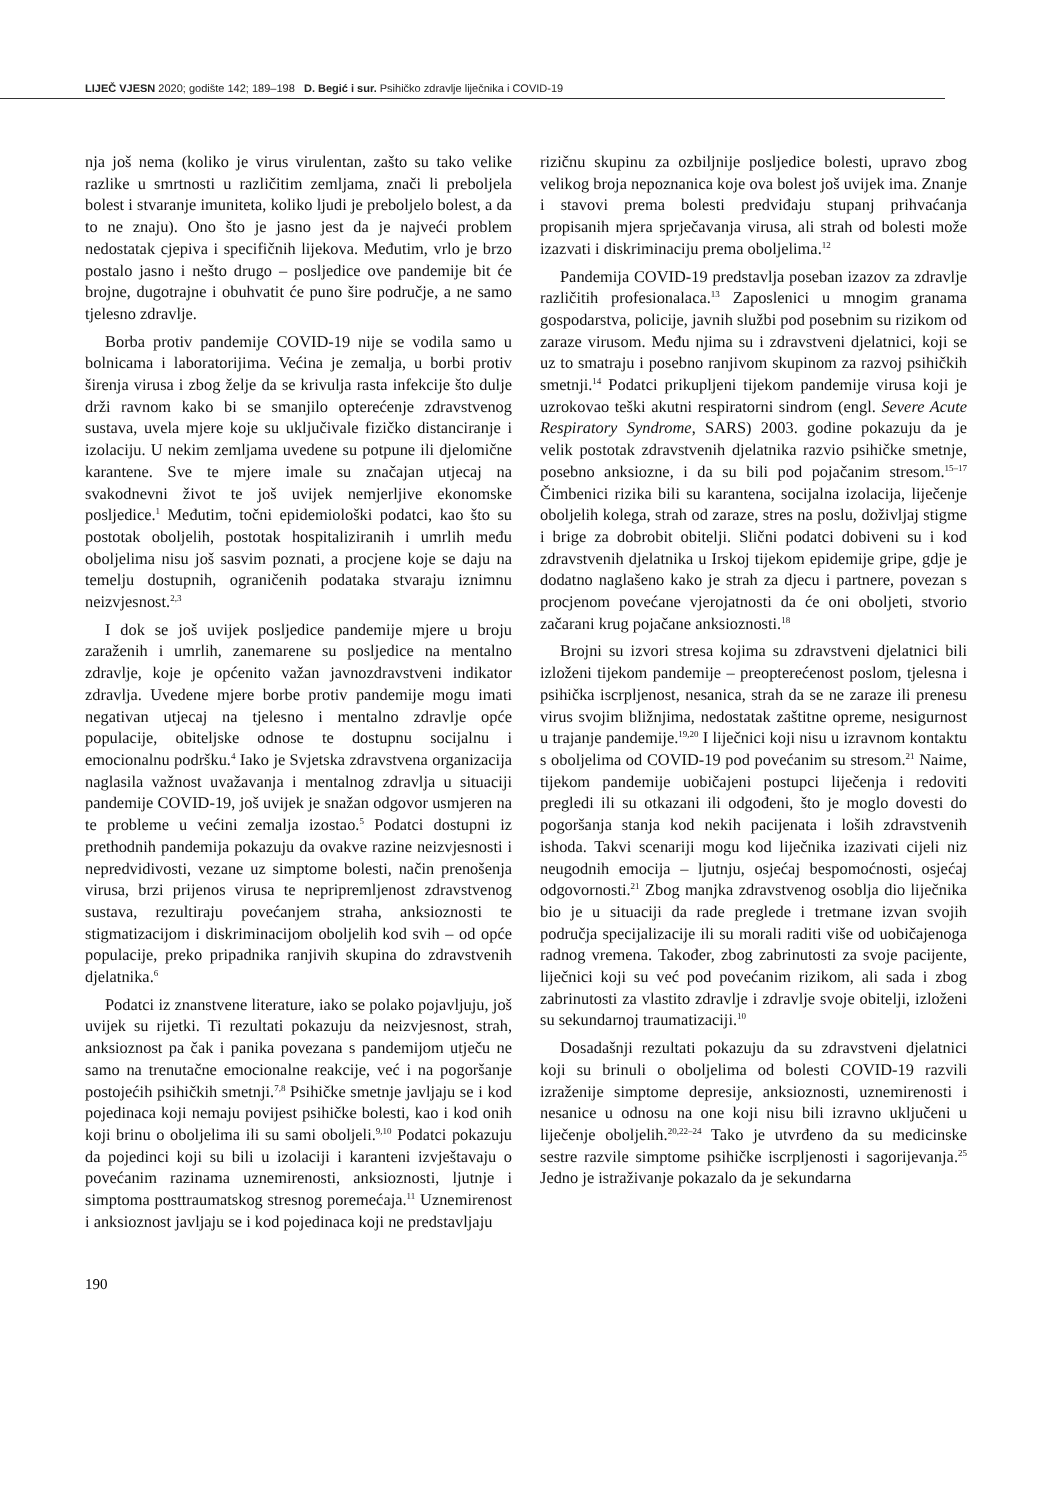LIJEČ VJESN 2020; godište 142; 189–198 D. Begić i sur. Psihičko zdravlje liječnika i COVID-19
nja još nema (koliko je virus virulentan, zašto su tako velike razlike u smrtnosti u različitim zemljama, znači li preboljela bolest i stvaranje imuniteta, koliko ljudi je preboljelo bolest, a da to ne znaju). Ono što je jasno jest da je najveći problem nedostatak cjepiva i specifičnih lijekova. Međutim, vrlo je brzo postalo jasno i nešto drugo – posljedice ove pandemije bit će brojne, dugotrajne i obuhvatit će puno šire područje, a ne samo tjelesno zdravlje.
Borba protiv pandemije COVID-19 nije se vodila samo u bolnicama i laboratorijima. Većina je zemalja, u borbi protiv širenja virusa i zbog želje da se krivulja rasta infekcije što dulje drži ravnom kako bi se smanjilo opterećenje zdravstvenog sustava, uvela mjere koje su uključivale fizičko distanciranje i izolaciju. U nekim zemljama uvedene su potpune ili djelomične karantene. Sve te mjere imale su značajan utjecaj na svakodnevni život te još uvijek nemjerljive ekonomske posljedice.<sup>1</sup> Međutim, točni epidemiološki podatci, kao što su postotak oboljelih, postotak hospitaliziranih i umrlih među oboljelima nisu još sasvim poznati, a procjene koje se daju na temelju dostupnih, ograničenih podataka stvaraju iznimnu neizvjesnost.<sup>2,3</sup>
I dok se još uvijek posljedice pandemije mjere u broju zaraženih i umrlih, zanemarene su posljedice na mentalno zdravlje, koje je općenito važan javnozdravstveni indikator zdravlja. Uvedene mjere borbe protiv pandemije mogu imati negativan utjecaj na tjelesno i mentalno zdravlje opće populacije, obiteljske odnose te dostupnu socijalnu i emocionalnu podršku.<sup>4</sup> Iako je Svjetska zdravstvena organizacija naglasila važnost uvažavanja i mentalnog zdravlja u situaciji pandemije COVID-19, još uvijek je snažan odgovor usmjeren na te probleme u većini zemalja izostao.<sup>5</sup> Podatci dostupni iz prethodnih pandemija pokazuju da ovakve razine neizvjesnosti i nepredvidivosti, vezane uz simptome bolesti, način prenošenja virusa, brzi prijenos virusa te nepripremljenost zdravstvenog sustava, rezultiraju povećanjem straha, anksioznosti te stigmatizacijom i diskriminacijom oboljelih kod svih – od opće populacije, preko pripadnika ranjivih skupina do zdravstvenih djelatnika.<sup>6</sup>
Podatci iz znanstvene literature, iako se polako pojavljuju, još uvijek su rijetki. Ti rezultati pokazuju da neizvjesnost, strah, anksioznost pa čak i panika povezana s pandemijom utječu ne samo na trenutačne emocionalne reakcije, već i na pogoršanje postojećih psihičkih smetnji.<sup>7,8</sup> Psihičke smetnje javljaju se i kod pojedinaca koji nemaju povijest psihičke bolesti, kao i kod onih koji brinu o oboljelima ili su sami oboljeli.<sup>9,10</sup> Podatci pokazuju da pojedinci koji su bili u izolaciji i karanteni izvještavaju o povećanim razinama uznemirenosti, anksioznosti, ljutnje i simptoma posttraumatskog stresnog poremećaja.<sup>11</sup> Uznemirenost i anksioznost javljaju se i kod pojedinaca koji ne predstavljaju
rizičnu skupinu za ozbiljnije posljedice bolesti, upravo zbog velikog broja nepoznanica koje ova bolest još uvijek ima. Znanje i stavovi prema bolesti predviđaju stupanj prihvaćanja propisanih mjera sprječavanja virusa, ali strah od bolesti može izazvati i diskriminaciju prema oboljelima.<sup>12</sup>
Pandemija COVID-19 predstavlja poseban izazov za zdravlje različitih profesionalaca.<sup>13</sup> Zaposlenici u mnogim granama gospodarstva, policije, javnih službi pod posebnim su rizikom od zaraze virusom. Među njima su i zdravstveni djelatnici, koji se uz to smatraju i posebno ranjivom skupinom za razvoj psihičkih smetnji.<sup>14</sup> Podatci prikupljeni tijekom pandemije virusa koji je uzrokovao teški akutni respiratorni sindrom (engl. Severe Acute Respiratory Syndrome, SARS) 2003. godine pokazuju da je velik postotak zdravstvenih djelatnika razvio psihičke smetnje, posebno anksiozne, i da su bili pod pojačanim stresom.<sup>15–17</sup> Čimbenici rizika bili su karantena, socijalna izolacija, liječenje oboljelih kolega, strah od zaraze, stres na poslu, doživljaj stigme i brige za dobrobit obitelji. Slični podatci dobiveni su i kod zdravstvenih djelatnika u Irskoj tijekom epidemije gripe, gdje je dodatno naglašeno kako je strah za djecu i partnere, povezan s procjenom povećane vjerojatnosti da će oni oboljeti, stvorio začarani krug pojačane anksioznosti.<sup>18</sup>
Brojni su izvori stresa kojima su zdravstveni djelatnici bili izloženi tijekom pandemije – preopterećenost poslom, tjelesna i psihička iscrpljenost, nesanica, strah da se ne zaraze ili prenesu virus svojim bližnjima, nedostatak zaštitne opreme, nesigurnost u trajanje pandemije.<sup>19,20</sup> I liječnici koji nisu u izravnom kontaktu s oboljelima od COVID-19 pod povećanim su stresom.<sup>21</sup> Naime, tijekom pandemije uobičajeni postupci liječenja i redoviti pregledi ili su otkazani ili odgođeni, što je moglo dovesti do pogoršanja stanja kod nekih pacijenata i loših zdravstvenih ishoda. Takvi scenariji mogu kod liječnika izazivati cijeli niz neugodnih emocija – ljutnju, osjećaj bespomoćnosti, osjećaj odgovornosti.<sup>21</sup> Zbog manjka zdravstvenog osoblja dio liječnika bio je u situaciji da rade preglede i tretmane izvan svojih područja specijalizacije ili su morali raditi više od uobičajenoga radnog vremena. Također, zbog zabrinutosti za svoje pacijente, liječnici koji su već pod povećanim rizikom, ali sada i zbog zabrinutosti za vlastito zdravlje i zdravlje svoje obitelji, izloženi su sekundarnoj traumatizaciji.<sup>10</sup>
Dosadašnji rezultati pokazuju da su zdravstveni djelatnici koji su brinuli o oboljelima od bolesti COVID-19 razvili izraženije simptome depresije, anksioznosti, uznemirenosti i nesanice u odnosu na one koji nisu bili izravno uključeni u liječenje oboljelih.<sup>20,22–24</sup> Tako je utvrđeno da su medicinske sestre razvile simptome psihičke iscrpljenosti i sagorijevanja.<sup>25</sup> Jedno je istraživanje pokazalo da je sekundarna
190